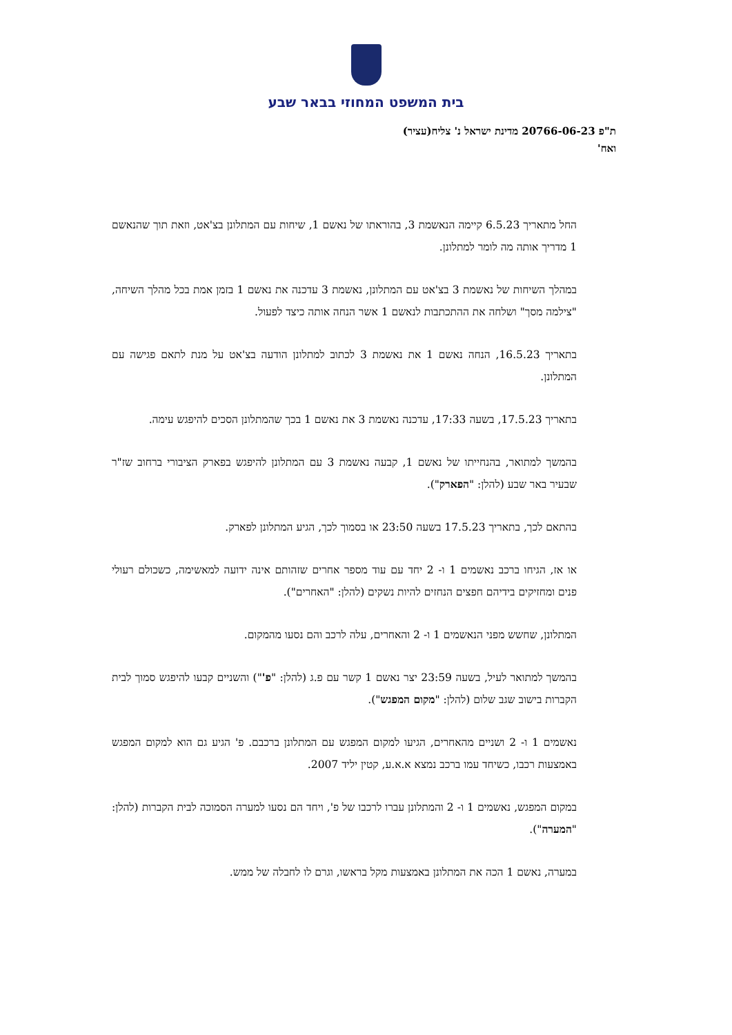בית המשפט המחוזי בבאר שבע
ת"פ 20766-06-23 מדינת ישראל נ' צליח(עציר)
ואח'
החל מתאריך 6.5.23 קיימה הנאשמת 3, בהוראתו של נאשם 1, שיחות עם המתלונן בצ'אט, וזאת תוך שהנאשם 1 מדריך אותה מה לומר למתלונן.
במהלך השיחות של נאשמת 3 בצ'אט עם המתלונן, נאשמת 3 עדכנה את נאשם 1 בזמן אמת בכל מהלך השיחה, "צילמה מסך" ושלחה את ההתכתבות לנאשם 1 אשר הנחה אותה כיצד לפעול.
בתאריך 16.5.23, הנחה נאשם 1 את נאשמת 3 לכתוב למתלונן הודעה בצ'אט על מנת לתאם פגישה עם המתלונן.
בתאריך 17.5.23, בשעה 17:33, עדכנה נאשמת 3 את נאשם 1 בכך שהמתלונן הסכים להיפגש עימה.
בהמשך למתואר, בהנחייתו של נאשם 1, קבעה נאשמת 3 עם המתלונן להיפגש בפארק הציבורי ברחוב שז"ר שבעיר באר שבע (להלן: "הפארק").
בהתאם לכך, בתאריך 17.5.23 בשעה 23:50 או בסמוך לכך, הגיע המתלונן לפארק.
או אז, הגיחו ברכב נאשמים 1 ו- 2 יחד עם עוד מספר אחרים שזהותם אינה ידועה למאשימה, כשכולם רעולי פנים ומחזיקים בידיהם חפצים הנחזים להיות נשקים (להלן: "האחרים").
המתלונן, שחשש מפני הנאשמים 1 ו- 2 והאחרים, עלה לרכב והם נסעו מהמקום.
בהמשך למתואר לעיל, בשעה 23:59 יצר נאשם 1 קשר עם פ.ג (להלן: "פ'") והשניים קבעו להיפגש סמוך לבית הקברות בישוב שגב שלום (להלן: "מקום המפגש").
נאשמים 1 ו- 2 ושניים מהאחרים, הגיעו למקום המפגש עם המתלונן ברכבם. פ' הגיע גם הוא למקום המפגש באמצעות רכבו, כשיחד עמו ברכב נמצא א.א.ע, קטין יליד 2007.
במקום המפגש, נאשמים 1 ו- 2 והמתלונן עברו לרכבו של פ', ויחד הם נסעו למערה הסמוכה לבית הקברות (להלן: "המערה").
במערה, נאשם 1 הכה את המתלונן באמצעות מקל בראשו, וגרם לו לחבלה של ממש.